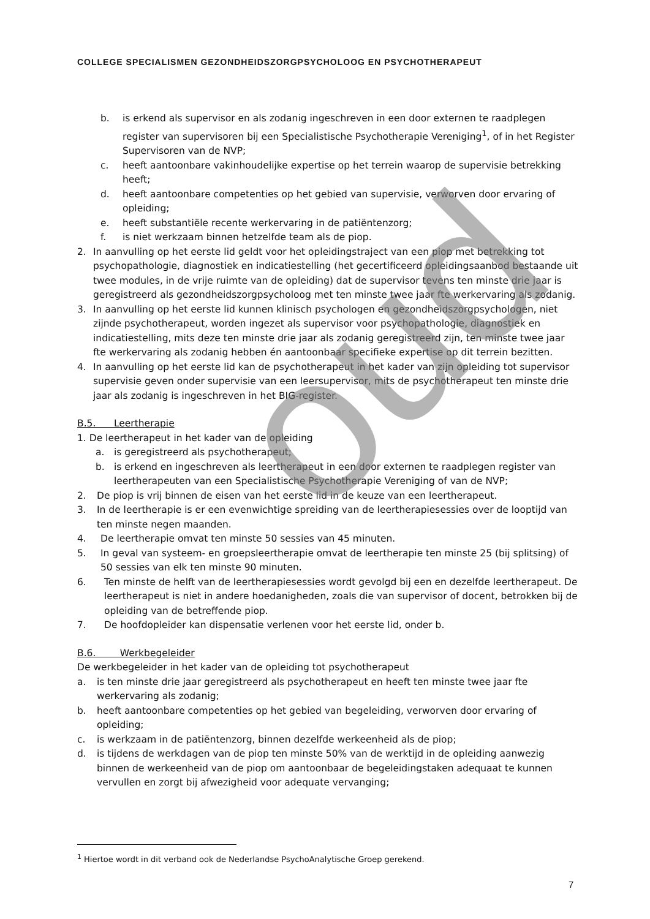COLLEGE SPECIALISMEN GEZONDHEIDSZORGPSYCHOLOOG EN PSYCHOTHERAPEUT
b. is erkend als supervisor en als zodanig ingeschreven in een door externen te raadplegen register van supervisoren bij een Specialistische Psychotherapie Vereniging<sup>1</sup>, of in het Register Supervisoren van de NVP;
c. heeft aantoonbare vakinhoudelijke expertise op het terrein waarop de supervisie betrekking heeft;
d. heeft aantoonbare competenties op het gebied van supervisie, verworven door ervaring of opleiding;
e. heeft substantiële recente werkervaring in de patiëntenzorg;
f. is niet werkzaam binnen hetzelfde team als de piop.
2. In aanvulling op het eerste lid geldt voor het opleidingstraject van een piop met betrekking tot psychopathologie, diagnostiek en indicatiestelling (het gecertificeerd opleidingsaanbod bestaande uit twee modules, in de vrije ruimte van de opleiding) dat de supervisor tevens ten minste drie jaar is geregistreerd als gezondheidszorgpsycholoog met ten minste twee jaar fte werkervaring als zodanig.
3. In aanvulling op het eerste lid kunnen klinisch psychologen en gezondheidszorgpsychologen, niet zijnde psychotherapeut, worden ingezet als supervisor voor psychopathologie, diagnostiek en indicatiestelling, mits deze ten minste drie jaar als zodanig geregistreerd zijn, ten minste twee jaar fte werkervaring als zodanig hebben én aantoonbaar specifieke expertise op dit terrein bezitten.
4. In aanvulling op het eerste lid kan de psychotherapeut in het kader van zijn opleiding tot supervisor supervisie geven onder supervisie van een leersupervisor, mits de psychotherapeut ten minste drie jaar als zodanig is ingeschreven in het BIG-register.
B.5. Leertherapie
1. De leertherapeut in het kader van de opleiding
a. is geregistreerd als psychotherapeut;
b. is erkend en ingeschreven als leertherapeut in een door externen te raadplegen register van leertherapeuten van een Specialistische Psychotherapie Vereniging of van de NVP;
2. De piop is vrij binnen de eisen van het eerste lid in de keuze van een leertherapeut.
3. In de leertherapie is er een evenwichtige spreiding van de leertherapiesessies over de looptijd van ten minste negen maanden.
4. De leertherapie omvat ten minste 50 sessies van 45 minuten.
5. In geval van systeem- en groepsleertherapie omvat de leertherapie ten minste 25 (bij splitsing) of 50 sessies van elk ten minste 90 minuten.
6. Ten minste de helft van de leertherapiesessies wordt gevolgd bij een en dezelfde leertherapeut. De leertherapeut is niet in andere hoedanigheden, zoals die van supervisor of docent, betrokken bij de opleiding van de betreffende piop.
7. De hoofdopleider kan dispensatie verlenen voor het eerste lid, onder b.
B.6. Werkbegeleider
De werkbegeleider in het kader van de opleiding tot psychotherapeut
a. is ten minste drie jaar geregistreerd als psychotherapeut en heeft ten minste twee jaar fte werkervaring als zodanig;
b. heeft aantoonbare competenties op het gebied van begeleiding, verworven door ervaring of opleiding;
c. is werkzaam in de patiëntenzorg, binnen dezelfde werkeenheid als de piop;
d. is tijdens de werkdagen van de piop ten minste 50% van de werktijd in de opleiding aanwezig binnen de werkeenheid van de piop om aantoonbaar de begeleidingstaken adequaat te kunnen vervullen en zorgt bij afwezigheid voor adequate vervanging;
oud
<sup>1</sup> Hiertoe wordt in dit verband ook de Nederlandse PsychoAnalytische Groep gerekend.
7